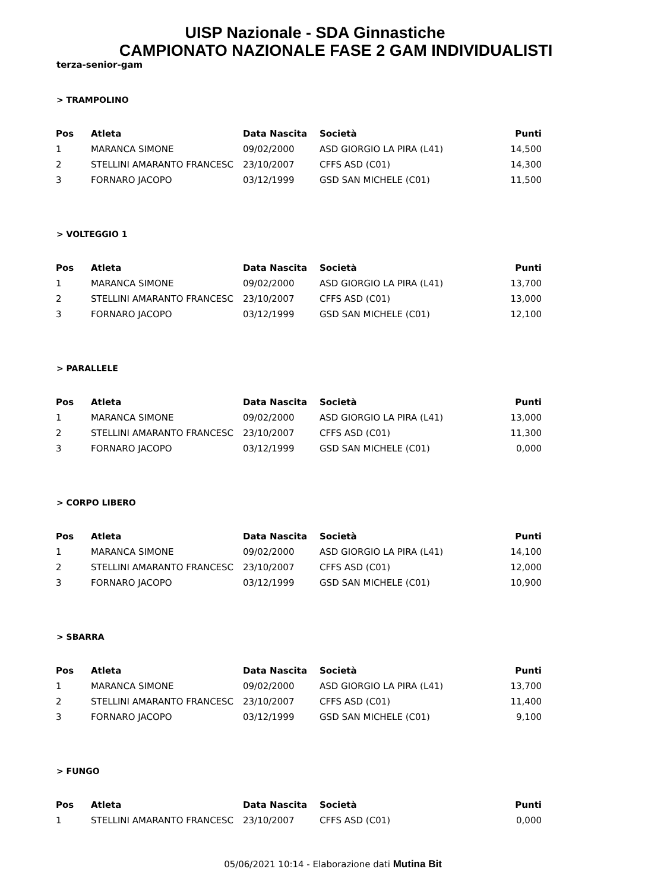UISP Nazionale - SDA Ginnastiche
CAMPIONATO NAZIONALE FASE 2 GAM INDIVIDUALISTI
terza-senior-gam
> TRAMPOLINO
| Pos | Atleta | Data Nascita | Società | Punti |
| --- | --- | --- | --- | --- |
| 1 | MARANCA SIMONE | 09/02/2000 | ASD GIORGIO LA PIRA (L41) | 14,500 |
| 2 | STELLINI AMARANTO FRANCESC | 23/10/2007 | CFFS ASD (C01) | 14,300 |
| 3 | FORNARO JACOPO | 03/12/1999 | GSD SAN MICHELE (C01) | 11,500 |
> VOLTEGGIO 1
| Pos | Atleta | Data Nascita | Società | Punti |
| --- | --- | --- | --- | --- |
| 1 | MARANCA SIMONE | 09/02/2000 | ASD GIORGIO LA PIRA (L41) | 13,700 |
| 2 | STELLINI AMARANTO FRANCESC | 23/10/2007 | CFFS ASD (C01) | 13,000 |
| 3 | FORNARO JACOPO | 03/12/1999 | GSD SAN MICHELE (C01) | 12,100 |
> PARALLELE
| Pos | Atleta | Data Nascita | Società | Punti |
| --- | --- | --- | --- | --- |
| 1 | MARANCA SIMONE | 09/02/2000 | ASD GIORGIO LA PIRA (L41) | 13,000 |
| 2 | STELLINI AMARANTO FRANCESC | 23/10/2007 | CFFS ASD (C01) | 11,300 |
| 3 | FORNARO JACOPO | 03/12/1999 | GSD SAN MICHELE (C01) | 0,000 |
> CORPO LIBERO
| Pos | Atleta | Data Nascita | Società | Punti |
| --- | --- | --- | --- | --- |
| 1 | MARANCA SIMONE | 09/02/2000 | ASD GIORGIO LA PIRA (L41) | 14,100 |
| 2 | STELLINI AMARANTO FRANCESC | 23/10/2007 | CFFS ASD (C01) | 12,000 |
| 3 | FORNARO JACOPO | 03/12/1999 | GSD SAN MICHELE (C01) | 10,900 |
> SBARRA
| Pos | Atleta | Data Nascita | Società | Punti |
| --- | --- | --- | --- | --- |
| 1 | MARANCA SIMONE | 09/02/2000 | ASD GIORGIO LA PIRA (L41) | 13,700 |
| 2 | STELLINI AMARANTO FRANCESC | 23/10/2007 | CFFS ASD (C01) | 11,400 |
| 3 | FORNARO JACOPO | 03/12/1999 | GSD SAN MICHELE (C01) | 9,100 |
> FUNGO
| Pos | Atleta | Data Nascita | Società | Punti |
| --- | --- | --- | --- | --- |
| 1 | STELLINI AMARANTO FRANCESC | 23/10/2007 | CFFS ASD (C01) | 0,000 |
05/06/2021 10:14 - Elaborazione dati Mutina Bit